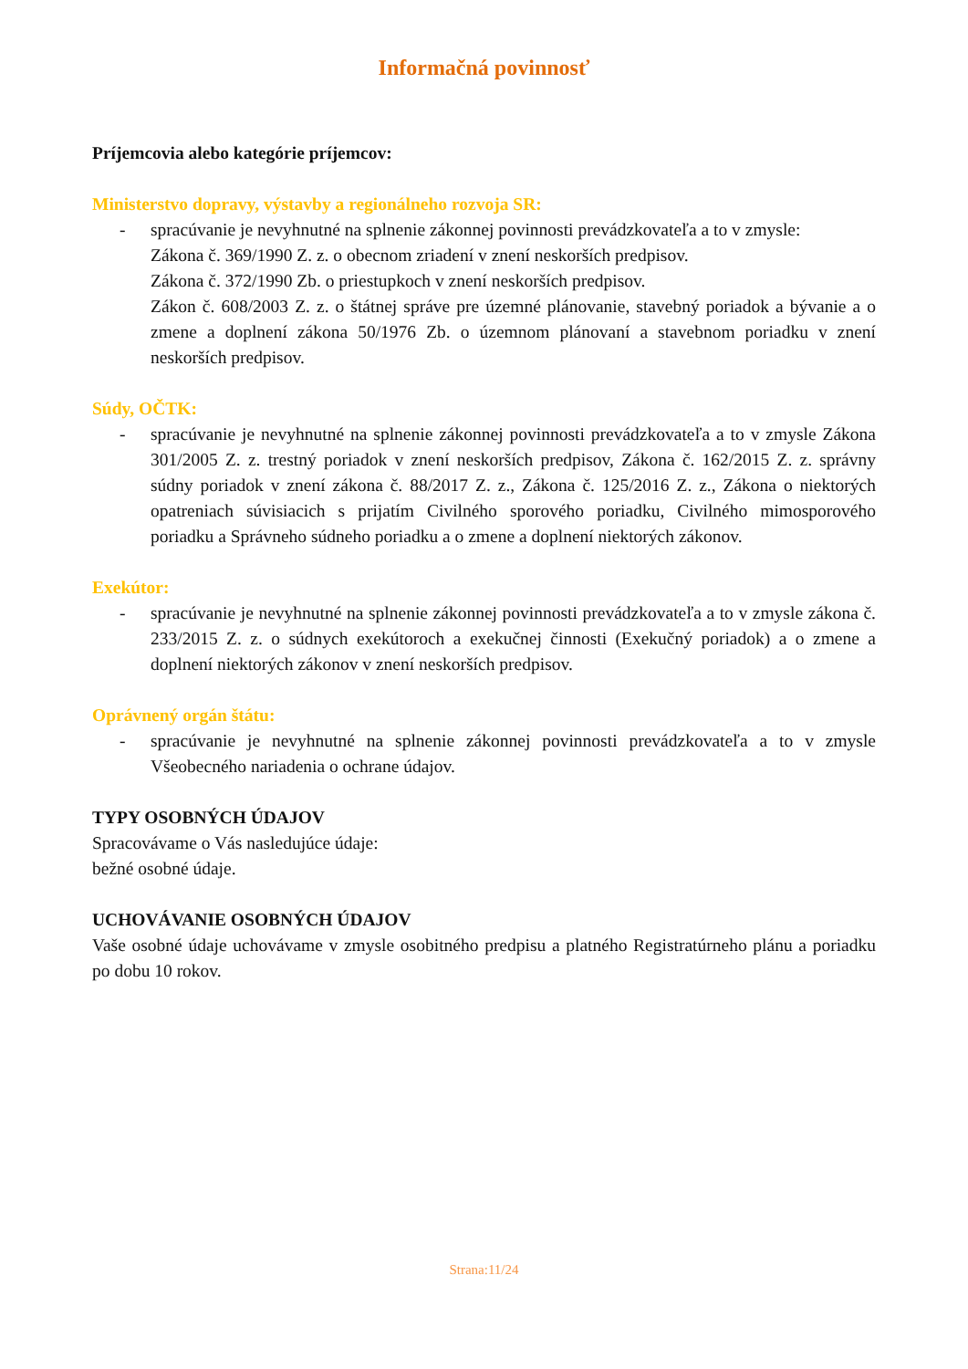Informačná povinnosť
Príjemcovia alebo kategórie príjemcov:
Ministerstvo dopravy, výstavby a regionálneho rozvoja SR:
- spracúvanie je nevyhnutné na splnenie zákonnej povinnosti prevádzkovateľa a to v zmysle:
Zákona č. 369/1990 Z. z. o obecnom zriadení v znení neskorších predpisov.
Zákona č. 372/1990 Zb. o priestupkoch v znení neskorších predpisov.
Zákon č. 608/2003 Z. z. o štátnej správe pre územné plánovanie, stavebný poriadok a bývanie a o zmene a doplnení zákona 50/1976 Zb. o územnom plánovaní a stavebnom poriadku v znení neskorších predpisov.
Súdy, OČTK:
- spracúvanie je nevyhnutné na splnenie zákonnej povinnosti prevádzkovateľa a to v zmysle Zákona 301/2005 Z. z. trestný poriadok v znení neskorších predpisov, Zákona č. 162/2015 Z. z. správny súdny poriadok v znení zákona č. 88/2017 Z. z., Zákona č. 125/2016 Z. z., Zákona o niektorých opatreniach súvisiacich s prijatím Civilného sporového poriadku, Civilného mimosporového poriadku a Správneho súdneho poriadku a o zmene a doplnení niektorých zákonov.
Exekútor:
- spracúvanie je nevyhnutné na splnenie zákonnej povinnosti prevádzkovateľa a to v zmysle zákona č. 233/2015 Z. z. o súdnych exekútoroch a exekučnej činnosti (Exekučný poriadok) a o zmene a doplnení niektorých zákonov v znení neskorších predpisov.
Oprávnený orgán štátu:
- spracúvanie je nevyhnutné na splnenie zákonnej povinnosti prevádzkovateľa a to v zmysle Všeobecného nariadenia o ochrane údajov.
TYPY OSOBNÝCH ÚDAJOV
Spracovávame o Vás nasledujúce údaje:
bežné osobné údaje.
UCHOVÁVANIE OSOBNÝCH ÚDAJOV
Vaše osobné údaje uchovávame v zmysle osobitného predpisu a platného Registratúrneho plánu a poriadku po dobu 10 rokov.
Strana:11/24